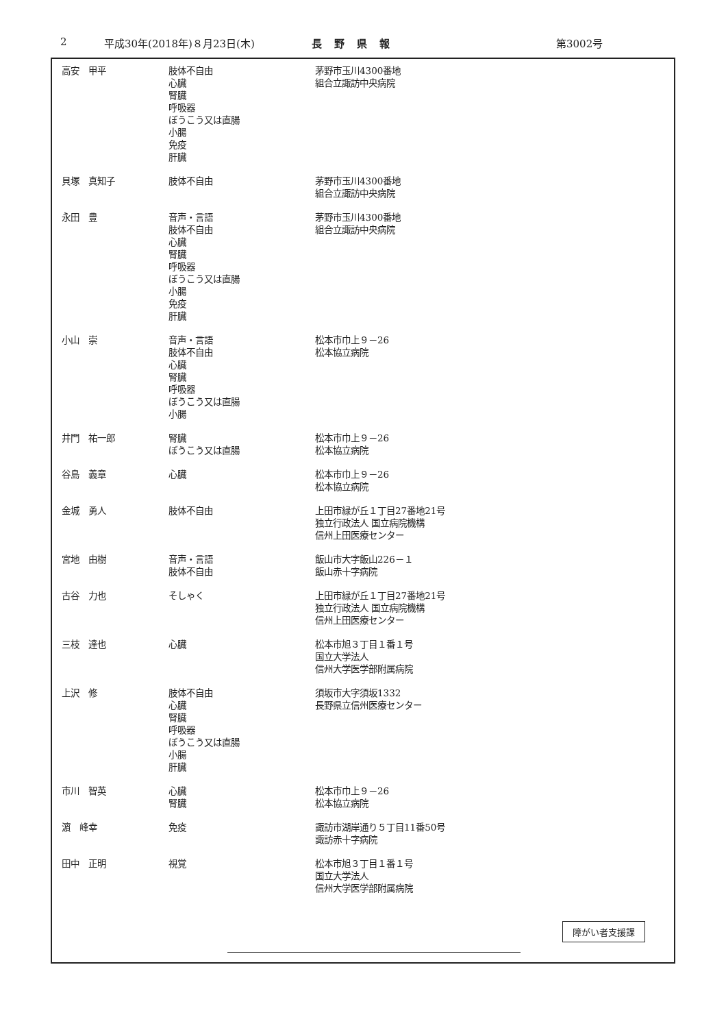2 平成30年(2018年)８月23日(木) 長野県報 第3002号
| 高安 甲平 | 肢体不自由 心臓 腎臓 呼吸器 ぼうこう又は直腸 小腸 免疫 肝臓 | 茅野市玉川4300番地 組合立諏訪中央病院 |
| 貝塚 真知子 | 肢体不自由 | 茅野市玉川4300番地 組合立諏訪中央病院 |
| 永田 豊 | 音声・言語 肢体不自由 心臓 腎臓 呼吸器 ぼうこう又は直腸 小腸 免疫 肝臓 | 茅野市玉川4300番地 組合立諏訪中央病院 |
| 小山 崇 | 音声・言語 肢体不自由 心臓 腎臓 呼吸器 ぼうこう又は直腸 小腸 | 松本市巾上９－26 松本協立病院 |
| 井門 祐一郎 | 腎臓 ぼうこう又は直腸 | 松本市巾上９－26 松本協立病院 |
| 谷島 義章 | 心臓 | 松本市巾上９－26 松本協立病院 |
| 金城 勇人 | 肢体不自由 | 上田市緑が丘１丁目27番地21号 独立行政法人 国立病院機構 信州上田医療センター |
| 宮地 由樹 | 音声・言語 肢体不自由 | 飯山市大字飯山226－１ 飯山赤十字病院 |
| 古谷 力也 | そしゃく | 上田市緑が丘１丁目27番地21号 独立行政法人 国立病院機構 信州上田医療センター |
| 三枝 達也 | 心臓 | 松本市旭３丁目１番１号 国立大学法人 信州大学医学部附属病院 |
| 上沢 修 | 肢体不自由 心臓 腎臓 呼吸器 ぼうこう又は直腸 小腸 肝臓 | 須坂市大字須坂1332 長野県立信州医療センター |
| 市川 智英 | 心臓 腎臓 | 松本市巾上９－26 松本協立病院 |
| 濵 峰幸 | 免疫 | 諏訪市湖岸通り５丁目11番50号 諏訪赤十字病院 |
| 田中 正明 | 視覚 | 松本市旭３丁目１番１号 国立大学法人 信州大学医学部附属病院 |
障がい者支援課